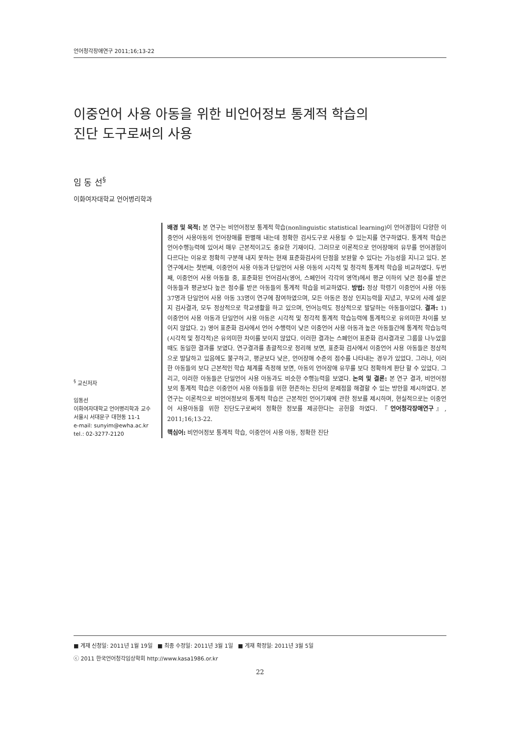언어청각장애연구 2011;16;13-22
이중언어 사용 아동을 위한 비언어정보 통계적 학습의
진단 도구로써의 사용
임 동 선<sup>§</sup>
이화여자대학교 언어병리학과
<sup>§</sup> 교신저자
임동선
이화여자대학교 언어병리학과 교수
서울시 서대문구 대현동 11-1
e-mail: sunyim@ewha.ac.kr
tel.: 02-3277-2120
배경 및 목적: 본 연구는 비언어정보 통계적 학습(nonlinguistic statistical learning)이 언어경험이 다양한 이중언어 사용아동의 언어장애를 판별해 내는데 정확한 검사도구로 사용될 수 있는지를 연구하였다. 통계적 학습은 언어수행능력에 있어서 매우 근본적이고도 중요한 기재이다. 그러므로 이론적으로 언어장애의 유무를 언어경험이 다르다는 이유로 정확히 구분해 내지 못하는 현재 표준화검사의 단점을 보완할 수 있다는 가능성을 지니고 있다. 본 연구에서는 첫번째, 이중언어 사용 아동과 단일언어 사용 아동의 시각적 및 청각적 통계적 학습을 비교하였다. 두번째, 이중언어 사용 아동들 중, 표준화된 언어검사(영어, 스페인어 각각의 영역)에서 평균 이하의 낮은 점수를 받은 아동들과 평균보다 높은 점수를 받은 아동들의 통계적 학습을 비교하였다. 방법: 정상 학령기 이중언어 사용 아동 37명과 단일언어 사용 아동 33명이 연구에 참여하였으며, 모든 아동은 정상 인지능력을 지녔고, 부모의 사례 설문지 검사결과, 모두 정상적으로 학교생활을 하고 있으며, 언어능력도 정상적으로 발달하는 아동들이었다. 결과: 1) 이중언어 사용 아동과 단일언어 사용 아동은 시각적 및 청각적 통계적 학습능력에 통계적으로 유의미한 차이를 보이지 않았다. 2) 영어 표준화 검사에서 언어 수행력이 낮은 이중언어 사용 아동과 높은 아동들간에 통계적 학습능력(시각적 및 청각적)은 유의미한 차이를 보이지 않았다. 이러한 결과는 스페인어 표준화 검사결과로 그룹을 나누었을 때도 동일한 결과를 보였다. 연구결과를 총괄적으로 정리해 보면, 표준화 검사에서 이중언어 사용 아동들은 정상적으로 발달하고 있음에도 불구하고, 평균보다 낮은, 언어장애 수준의 점수를 나타내는 경우가 있었다. 그러나, 이러한 아동들의 보다 근본적인 학습 체계를 측정해 보면, 아동의 언어장애 유무를 보다 정확하게 판단 할 수 있었다. 그리고, 이러한 아동들은 단일언어 사용 아동과도 비슷한 수행능력을 보였다. 논의 및 결론: 본 연구 결과, 비언어정보의 통계적 학습은 이중언어 사용 아동들을 위한 현존하는 진단의 문제점을 해결할 수 있는 방안을 제시하였다. 본 연구는 이론적으로 비언어정보의 통계적 학습은 근본적인 언어기재에 관한 정보를 제시하며, 현실적으로는 이중언어 사용아동을 위한 진단도구로써의 정확한 정보를 제공한다는 공헌을 하였다. 『언어청각장애연구』, 2011;16;13-22.
핵심어: 비언어정보 통계적 학습, 이중언어 사용 아동, 정확한 진단
■ 게재 신청일: 2011년 1월 19일 ■ 최종 수정일: 2011년 3월 1일 ■ 게재 확정일: 2011년 3월 5일
ⓒ 2011 한국언어청각임상학회 http://www.kasa1986.or.kr
22